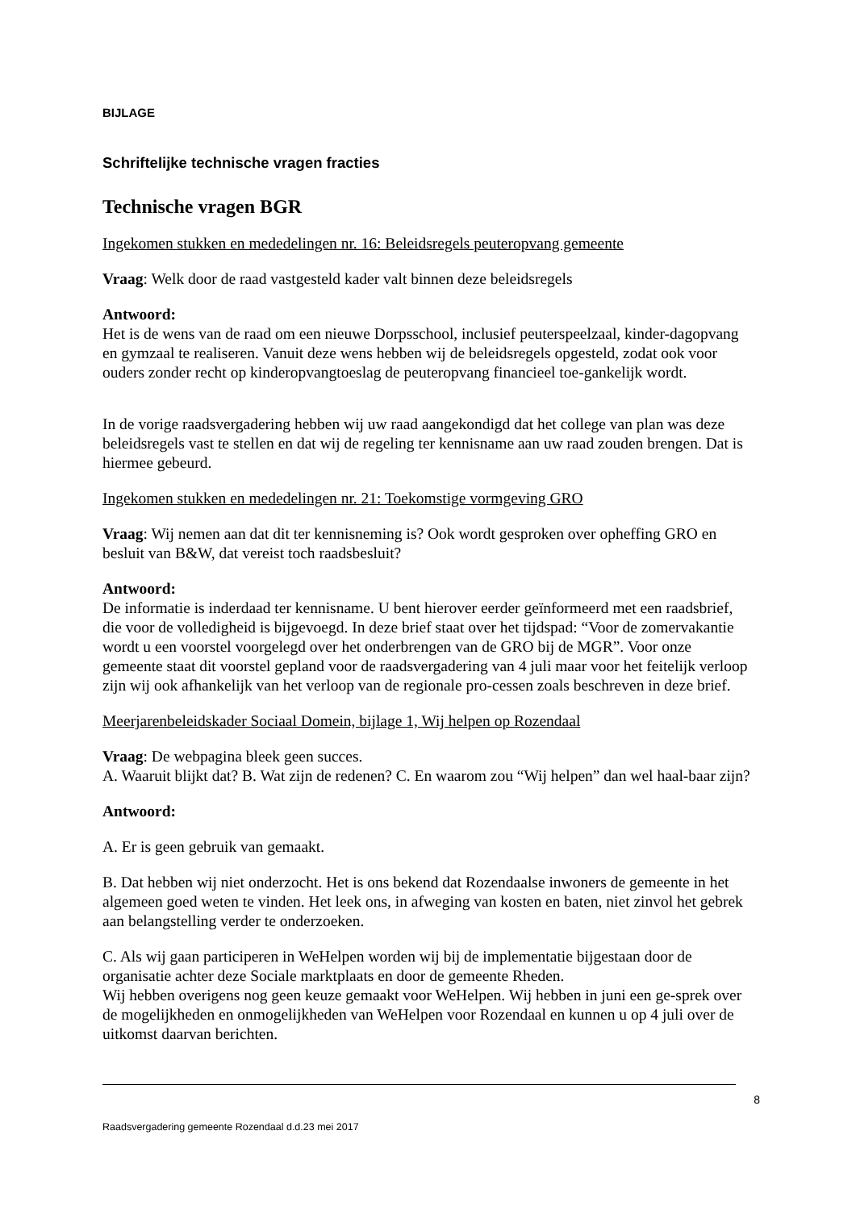BIJLAGE
Schriftelijke technische vragen fracties
Technische vragen BGR
Ingekomen stukken en mededelingen nr. 16: Beleidsregels peuteropvang gemeente
Vraag: Welk door de raad vastgesteld kader valt binnen deze beleidsregels
Antwoord:
Het is de wens van de raad om een nieuwe Dorpsschool, inclusief peuterspeelzaal, kinder-dagopvang en gymzaal te realiseren. Vanuit deze wens hebben wij de beleidsregels opgesteld, zodat ook voor ouders zonder recht op kinderopvangtoeslag de peuteropvang financieel toe-gankelijk wordt.
In de vorige raadsvergadering hebben wij uw raad aangekondigd dat het college van plan was deze beleidsregels vast te stellen en dat wij de regeling ter kennisname aan uw raad zouden brengen. Dat is hiermee gebeurd.
Ingekomen stukken en mededelingen nr. 21: Toekomstige vormgeving GRO
Vraag: Wij nemen aan dat dit ter kennisneming is? Ook wordt gesproken over opheffing GRO en besluit van B&W, dat vereist toch raadsbesluit?
Antwoord:
De informatie is inderdaad ter kennisname. U bent hierover eerder geïnformeerd met een raadsbrief, die voor de volledigheid is bijgevoegd. In deze brief staat over het tijdspad: “Voor de zomervakantie wordt u een voorstel voorgelegd over het onderbrengen van de GRO bij de MGR”. Voor onze gemeente staat dit voorstel gepland voor de raadsvergadering van 4 juli maar voor het feitelijk verloop zijn wij ook afhankelijk van het verloop van de regionale pro-cessen zoals beschreven in deze brief.
Meerjarenbeleidskader Sociaal Domein, bijlage 1, Wij helpen op Rozendaal
Vraag: De webpagina bleek geen succes.
A. Waaruit blijkt dat? B. Wat zijn de redenen? C. En waarom zou “Wij helpen” dan wel haal-baar zijn?
Antwoord:
A. Er is geen gebruik van gemaakt.
B. Dat hebben wij niet onderzocht. Het is ons bekend dat Rozendaalse inwoners de gemeente in het algemeen goed weten te vinden. Het leek ons, in afweging van kosten en baten, niet zinvol het gebrek aan belangstelling verder te onderzoeken.
C. Als wij gaan participeren in WeHelpen worden wij bij de implementatie bijgestaan door de organisatie achter deze Sociale marktplaats en door de gemeente Rheden.
Wij hebben overigens nog geen keuze gemaakt voor WeHelpen. Wij hebben in juni een ge-sprek over de mogelijkheden en onmogelijkheden van WeHelpen voor Rozendaal en kunnen u op 4 juli over de uitkomst daarvan berichten.
8
Raadsvergadering gemeente Rozendaal d.d.23 mei 2017